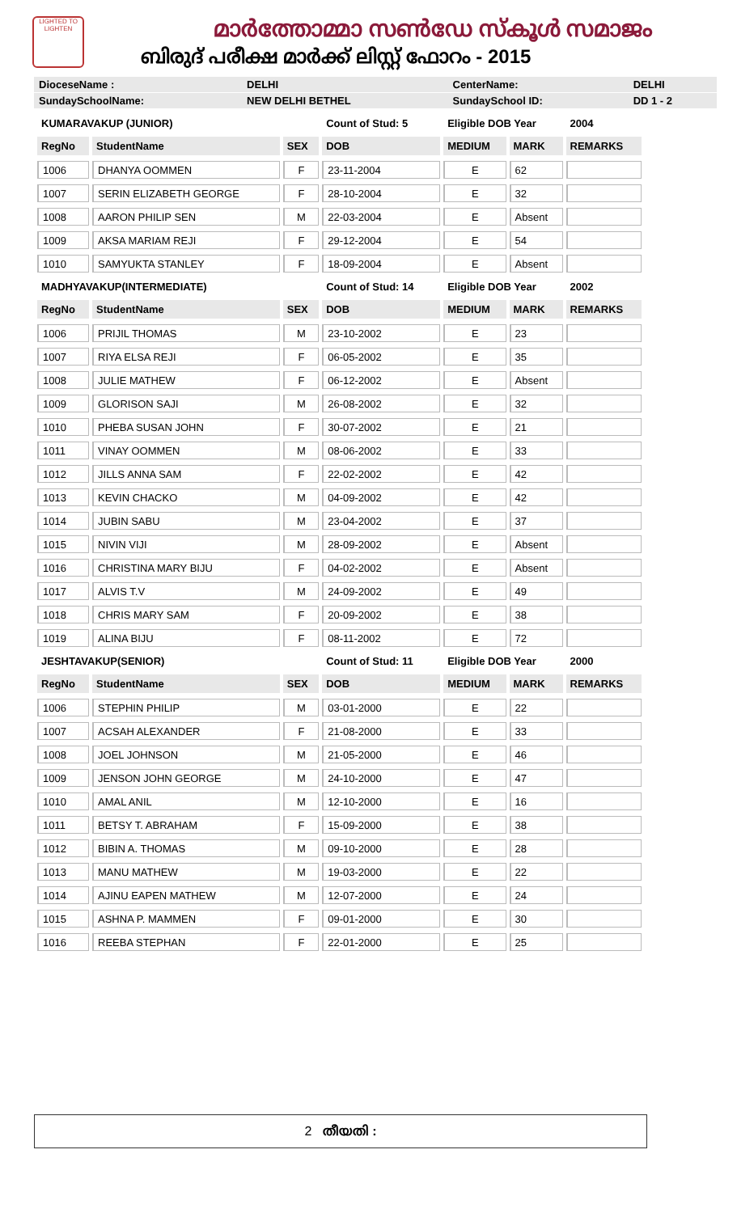LIGHTED TO LIGHTEN
മാർത്തോമ്മാ സൺഡേ സ്കൂൾ സമാജം
ബിരുദ് പരീക്ഷ മാർക്ക് ലിസ്റ്റ് ഫോറം - 2015
| DioceseName : | DELHI | CenterName: | DELHI |
| SundaySchoolName: | NEW DELHI BETHEL | SundaySchool ID: | DD 1 - 2 |
| KUMARAVAKUP (JUNIOR) | | | Count of Stud: 5 | Eligible DOB Year | | 2004 |
| RegNo | StudentName | SEX | DOB | MEDIUM | MARK | REMARKS |
| 1006 | DHANYA OOMMEN | F | 23-11-2004 | E | 62 | |
| 1007 | SERIN ELIZABETH GEORGE | F | 28-10-2004 | E | 32 | |
| 1008 | AARON PHILIP SEN | M | 22-03-2004 | E | Absent | |
| 1009 | AKSA MARIAM REJI | F | 29-12-2004 | E | 54 | |
| 1010 | SAMYUKTA STANLEY | F | 18-09-2004 | E | Absent | |
| MADHYAVAKUP(INTERMEDIATE) | | | Count of Stud: 14 | Eligible DOB Year | | 2002 |
| RegNo | StudentName | SEX | DOB | MEDIUM | MARK | REMARKS |
| 1006 | PRIJIL THOMAS | M | 23-10-2002 | E | 23 | |
| 1007 | RIYA ELSA REJI | F | 06-05-2002 | E | 35 | |
| 1008 | JULIE MATHEW | F | 06-12-2002 | E | Absent | |
| 1009 | GLORISON SAJI | M | 26-08-2002 | E | 32 | |
| 1010 | PHEBA SUSAN JOHN | F | 30-07-2002 | E | 21 | |
| 1011 | VINAY OOMMEN | M | 08-06-2002 | E | 33 | |
| 1012 | JILLS ANNA SAM | F | 22-02-2002 | E | 42 | |
| 1013 | KEVIN CHACKO | M | 04-09-2002 | E | 42 | |
| 1014 | JUBIN SABU | M | 23-04-2002 | E | 37 | |
| 1015 | NIVIN VIJI | M | 28-09-2002 | E | Absent | |
| 1016 | CHRISTINA MARY BIJU | F | 04-02-2002 | E | Absent | |
| 1017 | ALVIS T.V | M | 24-09-2002 | E | 49 | |
| 1018 | CHRIS MARY SAM | F | 20-09-2002 | E | 38 | |
| 1019 | ALINA BIJU | F | 08-11-2002 | E | 72 | |
| JESHTAVAKUP(SENIOR) | | | Count of Stud: 11 | Eligible DOB Year | | 2000 |
| RegNo | StudentName | SEX | DOB | MEDIUM | MARK | REMARKS |
| 1006 | STEPHIN PHILIP | M | 03-01-2000 | E | 22 | |
| 1007 | ACSAH ALEXANDER | F | 21-08-2000 | E | 33 | |
| 1008 | JOEL JOHNSON | M | 21-05-2000 | E | 46 | |
| 1009 | JENSON JOHN GEORGE | M | 24-10-2000 | E | 47 | |
| 1010 | AMAL ANIL | M | 12-10-2000 | E | 16 | |
| 1011 | BETSY T. ABRAHAM | F | 15-09-2000 | E | 38 | |
| 1012 | BIBIN A. THOMAS | M | 09-10-2000 | E | 28 | |
| 1013 | MANU MATHEW | M | 19-03-2000 | E | 22 | |
| 1014 | AJINU EAPEN MATHEW | M | 12-07-2000 | E | 24 | |
| 1015 | ASHNA P. MAMMEN | F | 09-01-2000 | E | 30 | |
| 1016 | REEBA STEPHAN | F | 22-01-2000 | E | 25 | |
2 തീയതി :